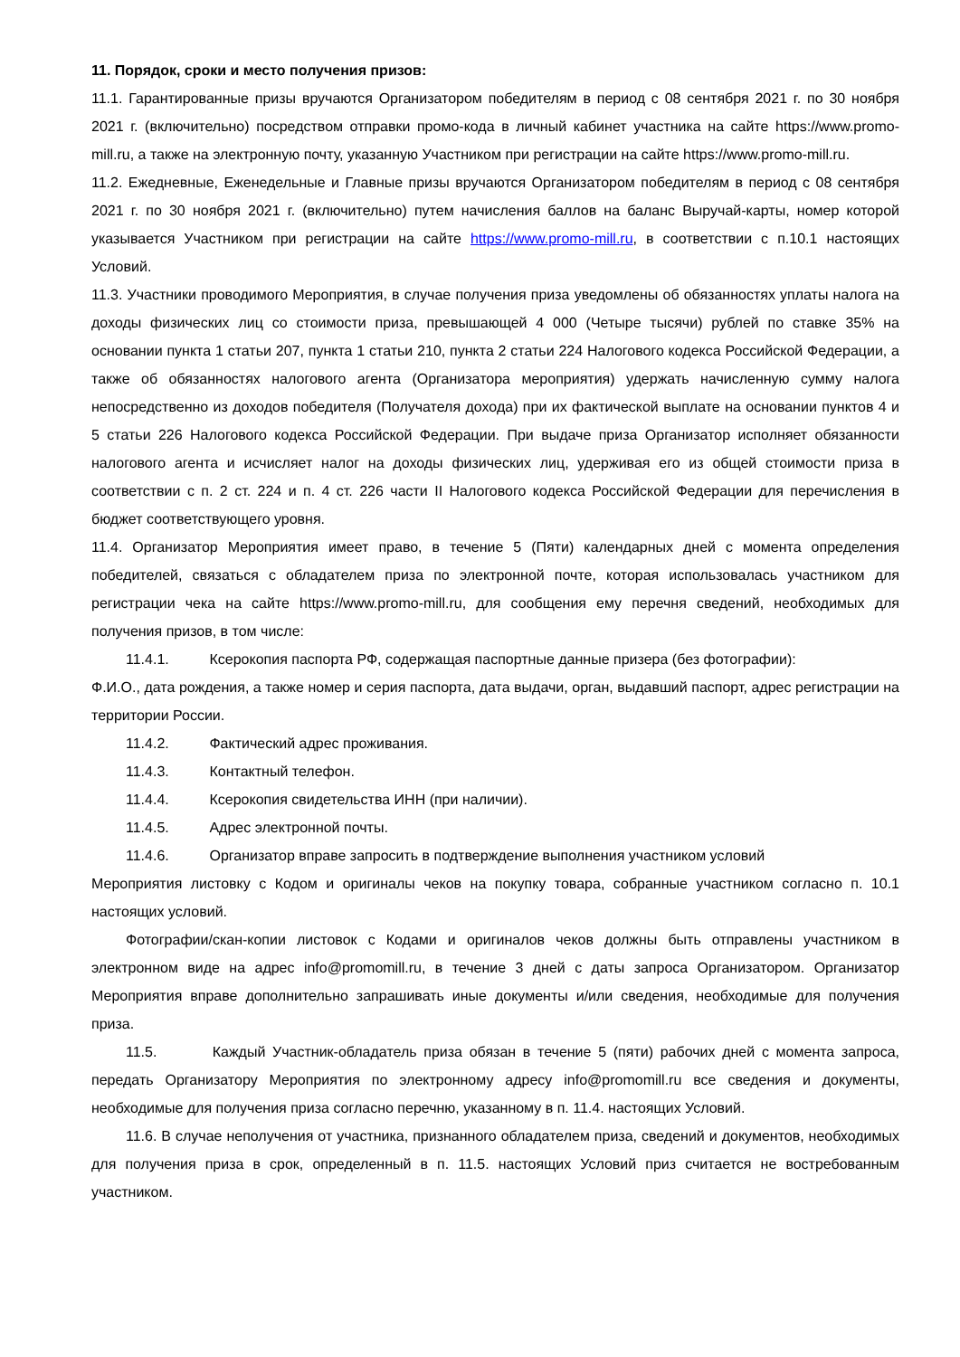11. Порядок, сроки и место получения призов:
11.1. Гарантированные призы вручаются Организатором победителям в период с 08 сентября 2021 г. по 30 ноября 2021 г. (включительно) посредством отправки промо-кода в личный кабинет участника на сайте https://www.promo-mill.ru, а также на электронную почту, указанную Участником при регистрации на сайте https://www.promo-mill.ru.
11.2. Ежедневные, Еженедельные и Главные призы вручаются Организатором победителям в период с 08 сентября 2021 г. по 30 ноября 2021 г. (включительно) путем начисления баллов на баланс Выручай-карты, номер которой указывается Участником при регистрации на сайте https://www.promo-mill.ru, в соответствии с п.10.1 настоящих Условий.
11.3. Участники проводимого Мероприятия, в случае получения приза уведомлены об обязанностях уплаты налога на доходы физических лиц со стоимости приза, превышающей 4 000 (Четыре тысячи) рублей по ставке 35% на основании пункта 1 статьи 207, пункта 1 статьи 210, пункта 2 статьи 224 Налогового кодекса Российской Федерации, а также об обязанностях налогового агента (Организатора мероприятия) удержать начисленную сумму налога непосредственно из доходов победителя (Получателя дохода) при их фактической выплате на основании пунктов 4 и 5 статьи 226 Налогового кодекса Российской Федерации. При выдаче приза Организатор исполняет обязанности налогового агента и исчисляет налог на доходы физических лиц, удерживая его из общей стоимости приза в соответствии с п. 2 ст. 224 и п. 4 ст. 226 части II Налогового кодекса Российской Федерации для перечисления в бюджет соответствующего уровня.
11.4. Организатор Мероприятия имеет право, в течение 5 (Пяти) календарных дней с момента определения победителей, связаться с обладателем приза по электронной почте, которая использовалась участником для регистрации чека на сайте https://www.promo-mill.ru, для сообщения ему перечня сведений, необходимых для получения призов, в том числе:
11.4.1. Ксерокопия паспорта РФ, содержащая паспортные данные призера (без фотографии):
Ф.И.О., дата рождения, а также номер и серия паспорта, дата выдачи, орган, выдавший паспорт, адрес регистрации на территории России.
11.4.2. Фактический адрес проживания.
11.4.3. Контактный телефон.
11.4.4. Ксерокопия свидетельства ИНН (при наличии).
11.4.5. Адрес электронной почты.
11.4.6. Организатор вправе запросить в подтверждение выполнения участником условий
Мероприятия листовку с Кодом и оригиналы чеков на покупку товара, собранные участником согласно п. 10.1 настоящих условий.
Фотографии/скан-копии листовок с Кодами и оригиналов чеков должны быть отправлены участником в электронном виде на адрес info@promomill.ru, в течение 3 дней с даты запроса Организатором. Организатор Мероприятия вправе дополнительно запрашивать иные документы и/или сведения, необходимые для получения приза.
11.5. Каждый Участник-обладатель приза обязан в течение 5 (пяти) рабочих дней с момента запроса, передать Организатору Мероприятия по электронному адресу info@promomill.ru все сведения и документы, необходимые для получения приза согласно перечню, указанному в п. 11.4. настоящих Условий.
11.6. В случае неполучения от участника, признанного обладателем приза, сведений и документов, необходимых для получения приза в срок, определенный в п. 11.5. настоящих Условий приз считается не востребованным участником.